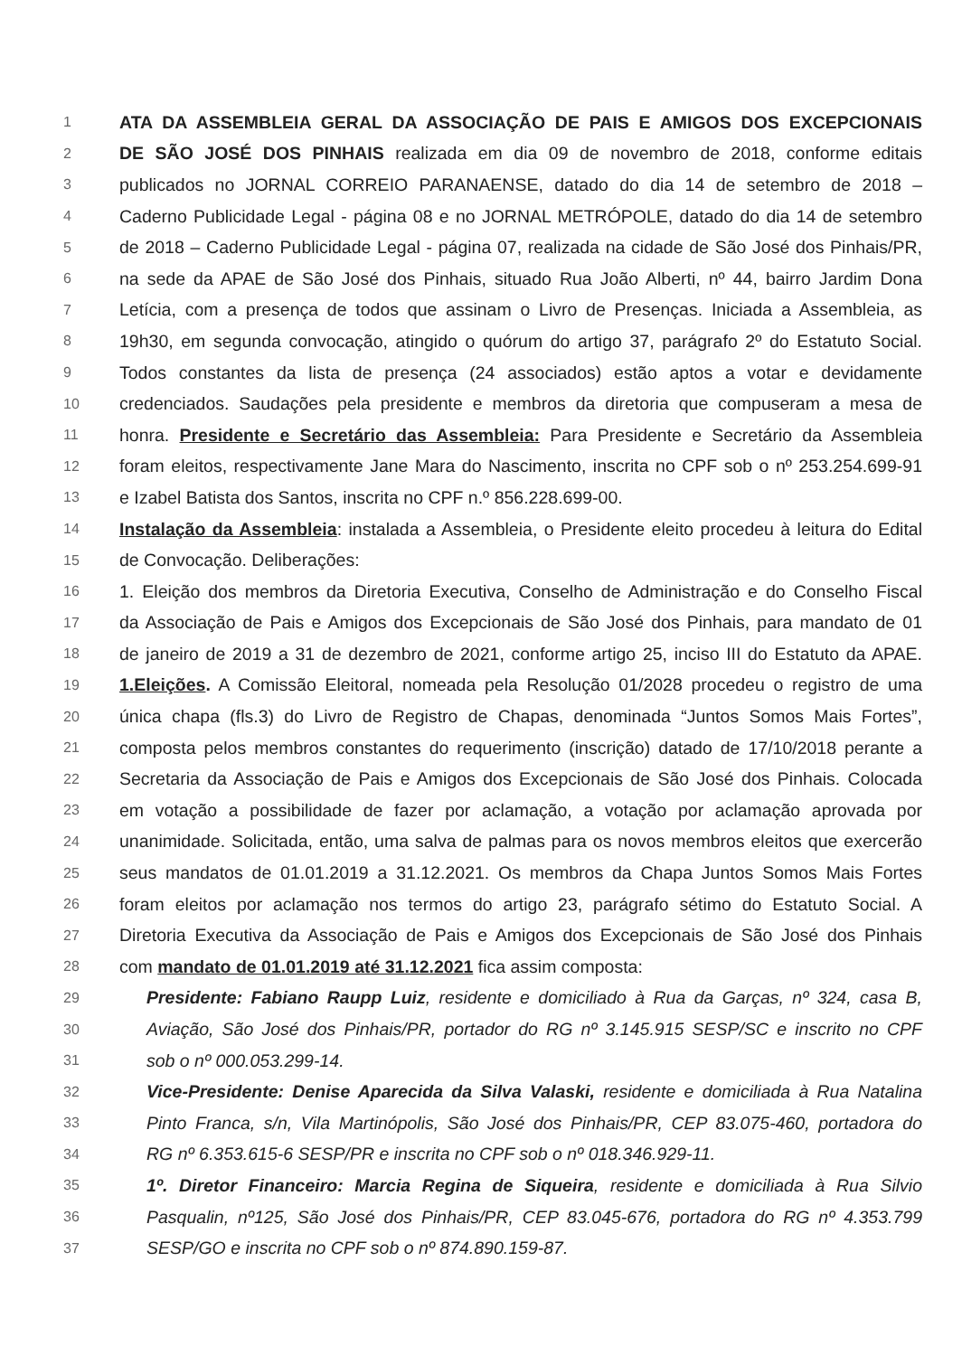1 ATA DA ASSEMBLEIA GERAL DA ASSOCIAÇÃO DE PAIS E AMIGOS DOS EXCEPCIONAIS
2 DE SÃO JOSÉ DOS PINHAIS realizada em dia 09 de novembro de 2018, conforme editais
3 publicados no JORNAL CORREIO PARANAENSE, datado do dia 14 de setembro de 2018 –
4 Caderno Publicidade Legal - página 08 e no JORNAL METRÓPOLE, datado do dia 14 de setembro
5 de 2018 – Caderno Publicidade Legal - página 07, realizada na cidade de São José dos Pinhais/PR,
6 na sede da APAE de São José dos Pinhais, situado Rua João Alberti, nº 44, bairro Jardim Dona
7 Letícia, com a presença de todos que assinam o Livro de Presenças. Iniciada a Assembleia, as
8 19h30, em segunda convocação, atingido o quórum do artigo 37, parágrafo 2º do Estatuto Social.
9 Todos constantes da lista de presença (24 associados) estão aptos a votar e devidamente
10 credenciados. Saudações pela presidente e membros da diretoria que compuseram a mesa de
11 honra. Presidente e Secretário das Assembleia: Para Presidente e Secretário da Assembleia
12 foram eleitos, respectivamente Jane Mara do Nascimento, inscrita no CPF sob o nº 253.254.699-91
13 e Izabel Batista dos Santos, inscrita no CPF n.º 856.228.699-00.
14 Instalação da Assembleia: instalada a Assembleia, o Presidente eleito procedeu à leitura do Edital
15 de Convocação. Deliberações:
16 1. Eleição dos membros da Diretoria Executiva, Conselho de Administração e do Conselho Fiscal
17 da Associação de Pais e Amigos dos Excepcionais de São José dos Pinhais, para mandato de 01
18 de janeiro de 2019 a 31 de dezembro de 2021, conforme artigo 25, inciso III do Estatuto da APAE.
19 1.Eleições. A Comissão Eleitoral, nomeada pela Resolução 01/2028 procedeu o registro de uma
20 única chapa (fls.3) do Livro de Registro de Chapas, denominada “Juntos Somos Mais Fortes”,
21 composta pelos membros constantes do requerimento (inscrição) datado de 17/10/2018 perante a
22 Secretaria da Associação de Pais e Amigos dos Excepcionais de São José dos Pinhais. Colocada
23 em votação a possibilidade de fazer por aclamação, a votação por aclamação aprovada por
24 unanimidade. Solicitada, então, uma salva de palmas para os novos membros eleitos que exercerão
25 seus mandatos de 01.01.2019 a 31.12.2021. Os membros da Chapa Juntos Somos Mais Fortes
26 foram eleitos por aclamação nos termos do artigo 23, parágrafo sétimo do Estatuto Social. A
27 Diretoria Executiva da Associação de Pais e Amigos dos Excepcionais de São José dos Pinhais
28 com mandato de 01.01.2019 até 31.12.2021 fica assim composta:
29 Presidente: Fabiano Raupp Luiz, residente e domiciliado à Rua da Garças, nº 324, casa B,
30 Aviação, São José dos Pinhais/PR, portador do RG nº 3.145.915 SESP/SC e inscrito no CPF
31 sob o nº 000.053.299-14.
32 Vice-Presidente: Denise Aparecida da Silva Valaski, residente e domiciliada à Rua Natalina
33 Pinto Franca, s/n, Vila Martinópolis, São José dos Pinhais/PR, CEP 83.075-460, portadora do
34 RG nº 6.353.615-6 SESP/PR e inscrita no CPF sob o nº 018.346.929-11.
35 1º. Diretor Financeiro: Marcia Regina de Siqueira, residente e domiciliada à Rua Silvio
36 Pasqualin, nº125, São José dos Pinhais/PR, CEP 83.045-676, portadora do RG nº 4.353.799
37 SESP/GO e inscrita no CPF sob o nº 874.890.159-87.